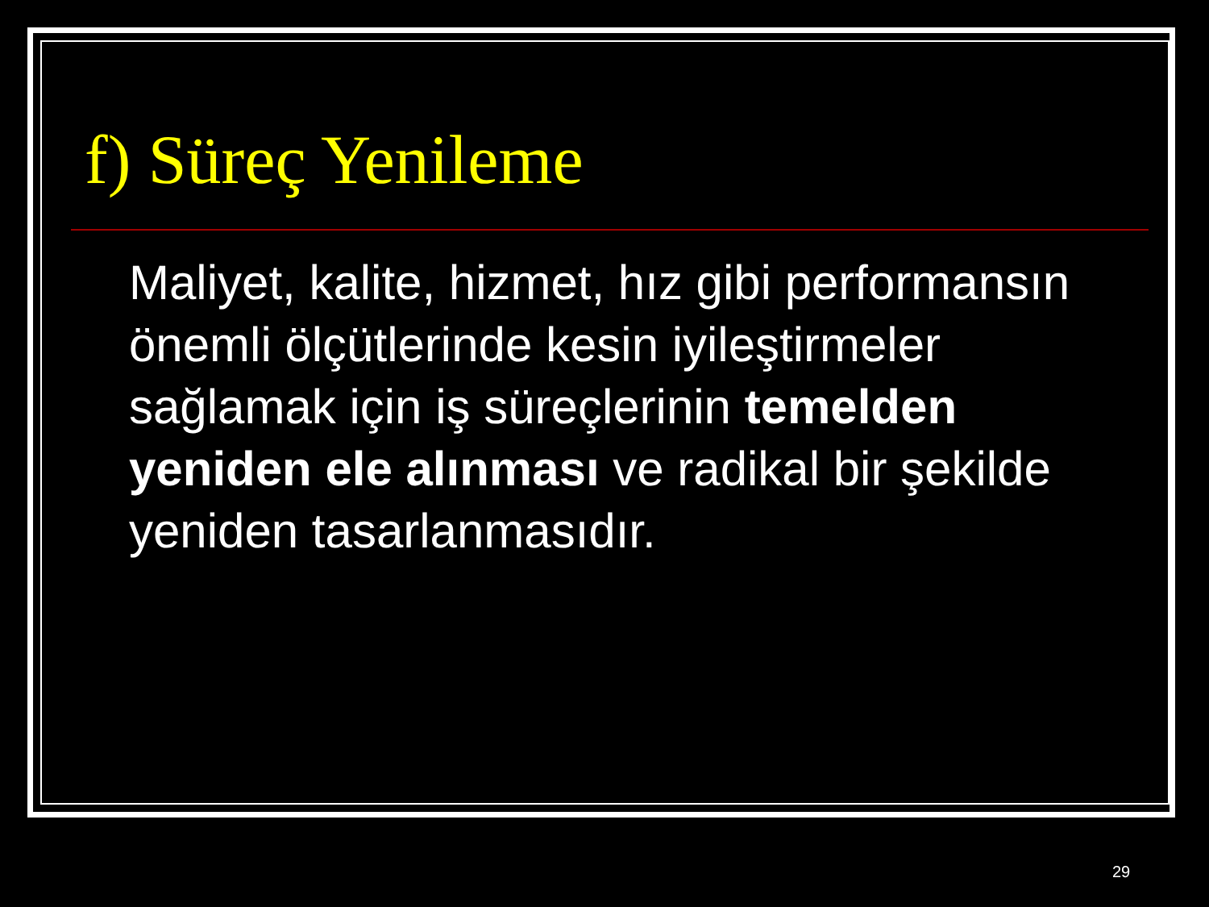f) Süreç Yenileme
Maliyet, kalite, hizmet, hız gibi performansın önemli ölçütlerinde kesin iyileştirmeler sağlamak için iş süreçlerinin temelden yeniden ele alınması ve radikal bir şekilde yeniden tasarlanmasıdır.
29